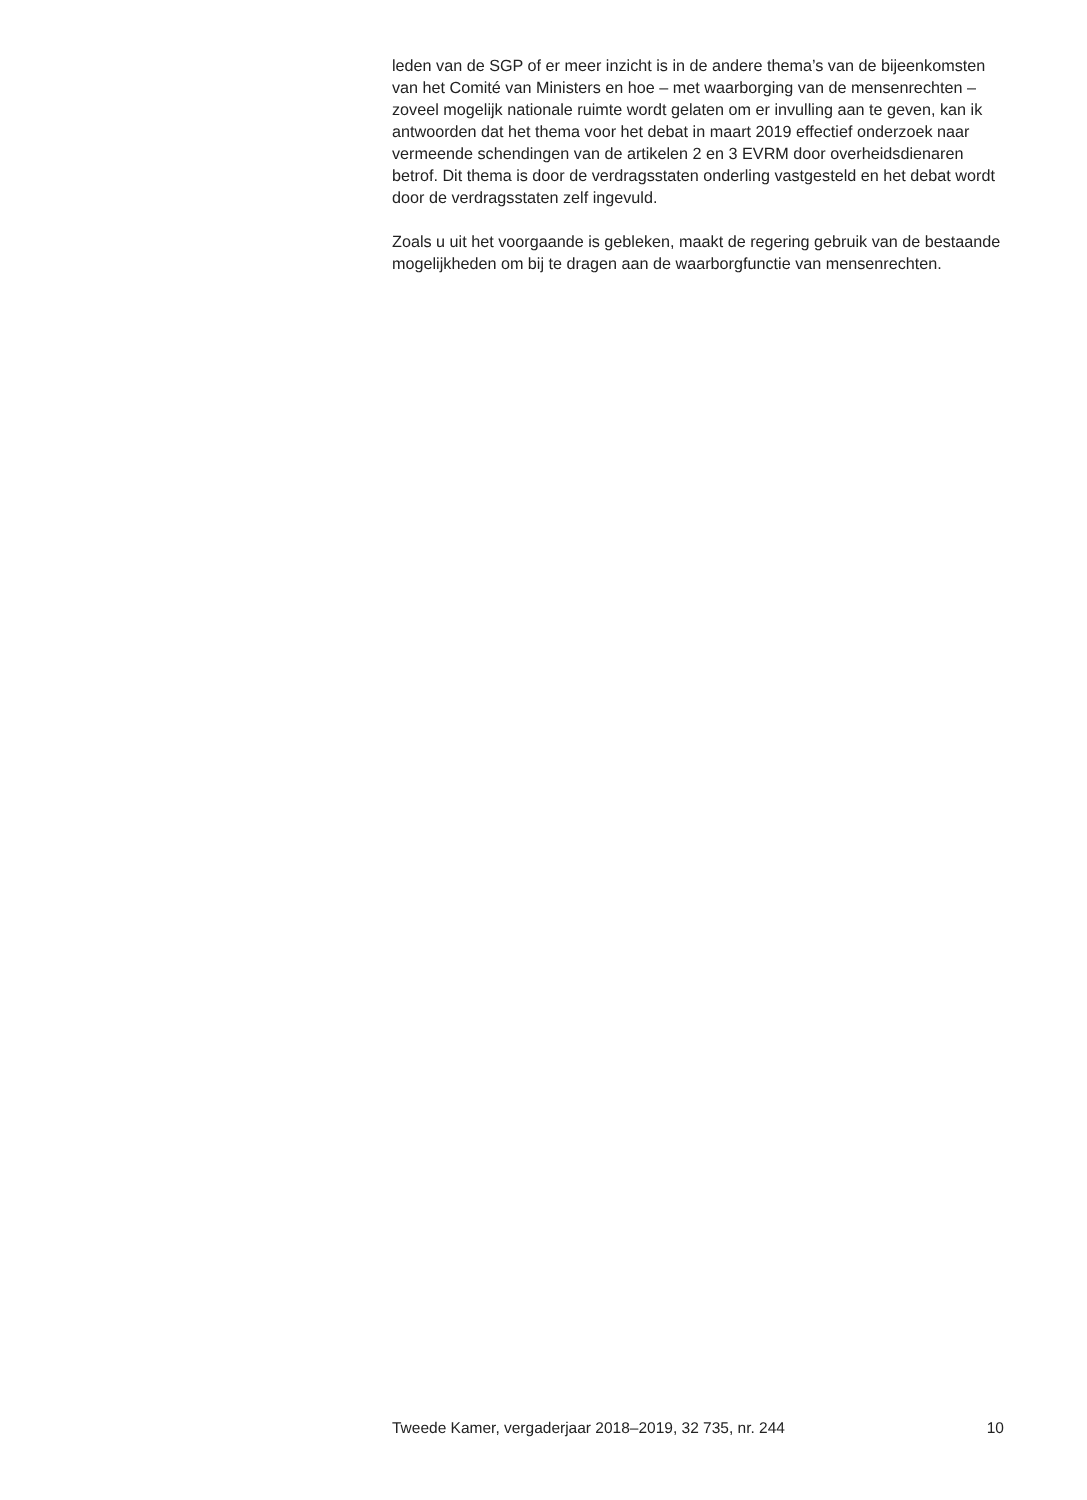leden van de SGP of er meer inzicht is in de andere thema’s van de bijeenkomsten van het Comité van Ministers en hoe – met waarborging van de mensenrechten – zoveel mogelijk nationale ruimte wordt gelaten om er invulling aan te geven, kan ik antwoorden dat het thema voor het debat in maart 2019 effectief onderzoek naar vermeende schendingen van de artikelen 2 en 3 EVRM door overheidsdienaren betrof. Dit thema is door de verdragsstaten onderling vastgesteld en het debat wordt door de verdragsstaten zelf ingevuld.
Zoals u uit het voorgaande is gebleken, maakt de regering gebruik van de bestaande mogelijkheden om bij te dragen aan de waarborgfunctie van mensenrechten.
Tweede Kamer, vergaderjaar 2018–2019, 32 735, nr. 244 10